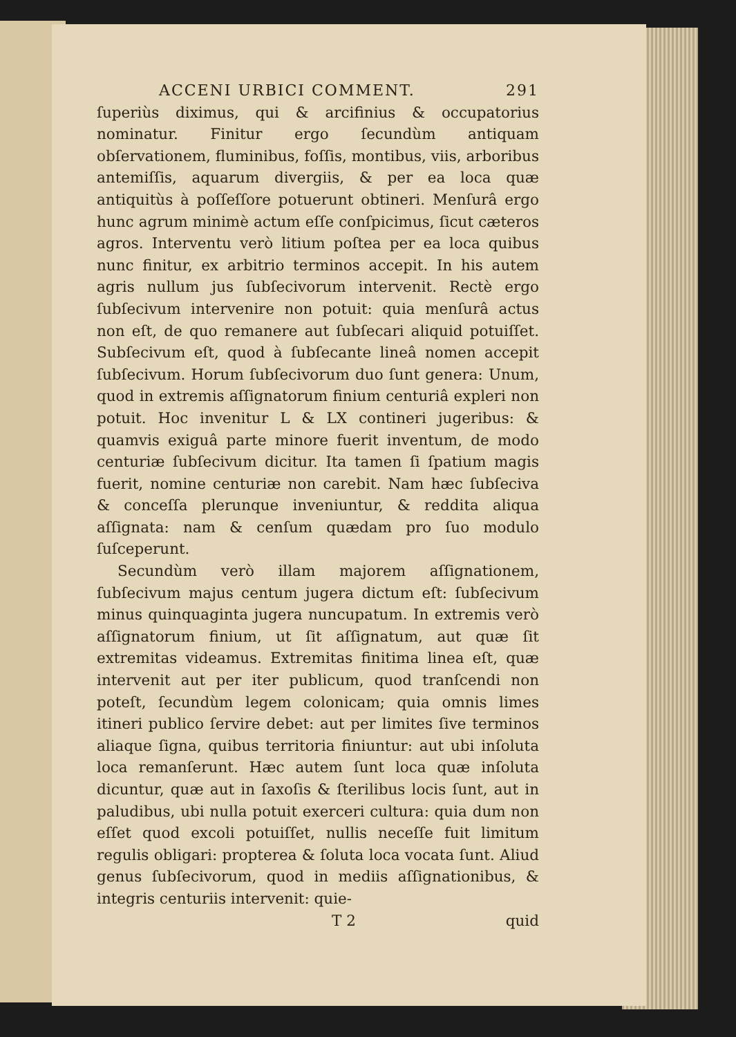ACCENI URBICI COMMENT. 291
ſuperiùs diximus, qui & arcifinius & occupatorius nominatur. Finitur ergo ſecundùm antiquam obſervationem, fluminibus, foſſis, montibus, viis, arboribus antemiſſis, aquarum divergiis, & per ea loca quæ antiquitùs à poſſeſſore potuerunt obtineri. Menſurâ ergo hunc agrum minimè actum eſſe conſpicimus, ſicut cæteros agros. Interventu verò litium poſtea per ea loca quibus nunc finitur, ex arbitrio terminos accepit. In his autem agris nullum jus ſubſecivorum intervenit. Rectè ergo ſubſecivum intervenire non potuit: quia menſurâ actus non eſt, de quo remanere aut ſubſecari aliquid potuiſſet. Subſecivum eſt, quod à ſubſecante lineâ nomen accepit ſubſecivum. Horum ſubſecivorum duo ſunt genera: Unum, quod in extremis aſſignatorum finium centuriâ expleri non potuit. Hoc invenitur L & LX contineri jugeribus: & quamvis exiguâ parte minore fuerit inventum, de modo centuriæ ſubſecivum dicitur. Ita tamen ſi ſpatium magis fuerit, nomine centuriæ non carebit. Nam hæc ſubſeciva & conceſſa plerunque inveniuntur, & reddita aliqua aſſignata: nam & cenſum quædam pro ſuo modulo ſuſceperunt.
Secundùm verò illam majorem aſſignationem, ſubſecivum majus centum jugera dictum eſt: ſubſecivum minus quinquaginta jugera nuncupatum. In extremis verò aſſignatorum finium, ut ſit aſſignatum, aut quæ ſit extremitas videamus. Extremitas finitima linea eſt, quæ intervenit aut per iter publicum, quod tranſcendi non poteſt, ſecundùm legem colonicam; quia omnis limes itineri publico ſervire debet: aut per limites ſive terminos aliaque ſigna, quibus territoria finiuntur: aut ubi inſoluta loca remanſerunt. Hæc autem ſunt loca quæ inſoluta dicuntur, quæ aut in ſaxoſis & ſterilibus locis ſunt, aut in paludibus, ubi nulla potuit exerceri cultura: quia dum non eſſet quod excoli potuiſſet, nullis neceſſe fuit limitum regulis obligari: propterea & ſoluta loca vocata ſunt. Aliud genus ſubſecivorum, quod in mediis aſſignationibus, & integris centuriis intervenit: quie-
T 2 quid